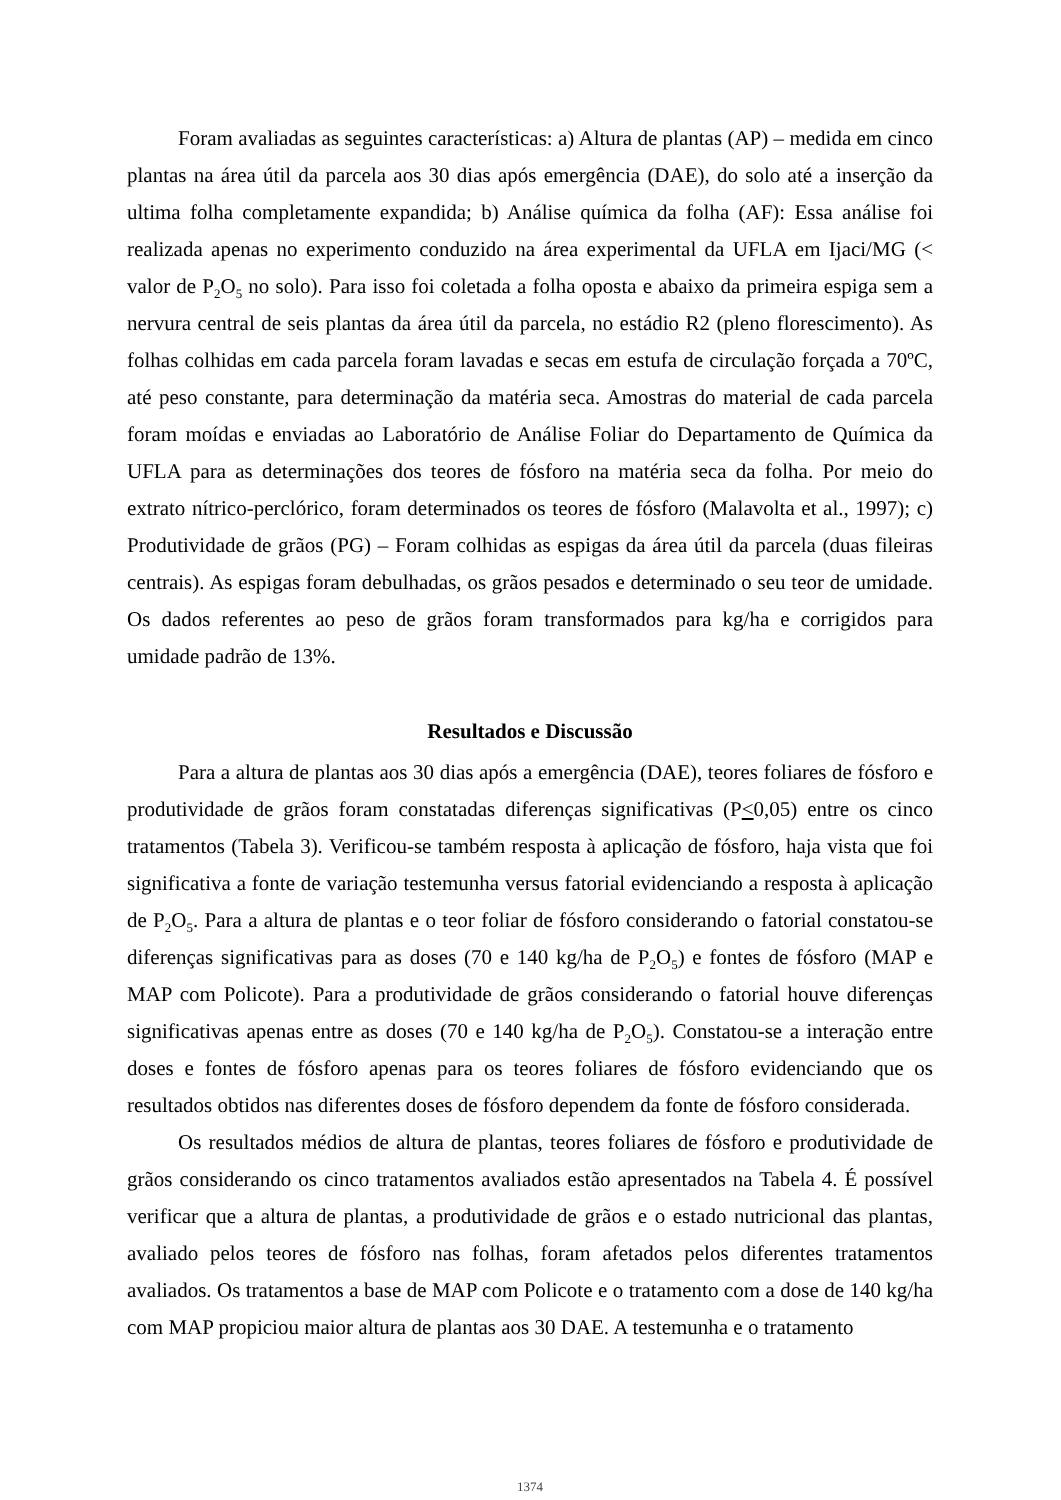Foram avaliadas as seguintes características: a) Altura de plantas (AP) – medida em cinco plantas na área útil da parcela aos 30 dias após emergência (DAE), do solo até a inserção da ultima folha completamente expandida; b) Análise química da folha (AF): Essa análise foi realizada apenas no experimento conduzido na área experimental da UFLA em Ijaci/MG (< valor de P<sub>2</sub>O<sub>5</sub> no solo). Para isso foi coletada a folha oposta e abaixo da primeira espiga sem a nervura central de seis plantas da área útil da parcela, no estádio R2 (pleno florescimento). As folhas colhidas em cada parcela foram lavadas e secas em estufa de circulação forçada a 70ºC, até peso constante, para determinação da matéria seca. Amostras do material de cada parcela foram moídas e enviadas ao Laboratório de Análise Foliar do Departamento de Química da UFLA para as determinações dos teores de fósforo na matéria seca da folha. Por meio do extrato nítrico-perclórico, foram determinados os teores de fósforo (Malavolta et al., 1997); c) Produtividade de grãos (PG) – Foram colhidas as espigas da área útil da parcela (duas fileiras centrais). As espigas foram debulhadas, os grãos pesados e determinado o seu teor de umidade. Os dados referentes ao peso de grãos foram transformados para kg/ha e corrigidos para umidade padrão de 13%.
Resultados e Discussão
Para a altura de plantas aos 30 dias após a emergência (DAE), teores foliares de fósforo e produtividade de grãos foram constatadas diferenças significativas (P<0,05) entre os cinco tratamentos (Tabela 3). Verificou-se também resposta à aplicação de fósforo, haja vista que foi significativa a fonte de variação testemunha versus fatorial evidenciando a resposta à aplicação de P<sub>2</sub>O<sub>5</sub>. Para a altura de plantas e o teor foliar de fósforo considerando o fatorial constatou-se diferenças significativas para as doses (70 e 140 kg/ha de P<sub>2</sub>O<sub>5</sub>) e fontes de fósforo (MAP e MAP com Policote). Para a produtividade de grãos considerando o fatorial houve diferenças significativas apenas entre as doses (70 e 140 kg/ha de P<sub>2</sub>O<sub>5</sub>). Constatou-se a interação entre doses e fontes de fósforo apenas para os teores foliares de fósforo evidenciando que os resultados obtidos nas diferentes doses de fósforo dependem da fonte de fósforo considerada.
Os resultados médios de altura de plantas, teores foliares de fósforo e produtividade de grãos considerando os cinco tratamentos avaliados estão apresentados na Tabela 4. É possível verificar que a altura de plantas, a produtividade de grãos e o estado nutricional das plantas, avaliado pelos teores de fósforo nas folhas, foram afetados pelos diferentes tratamentos avaliados. Os tratamentos a base de MAP com Policote e o tratamento com a dose de 140 kg/ha com MAP propiciou maior altura de plantas aos 30 DAE. A testemunha e o tratamento
1374